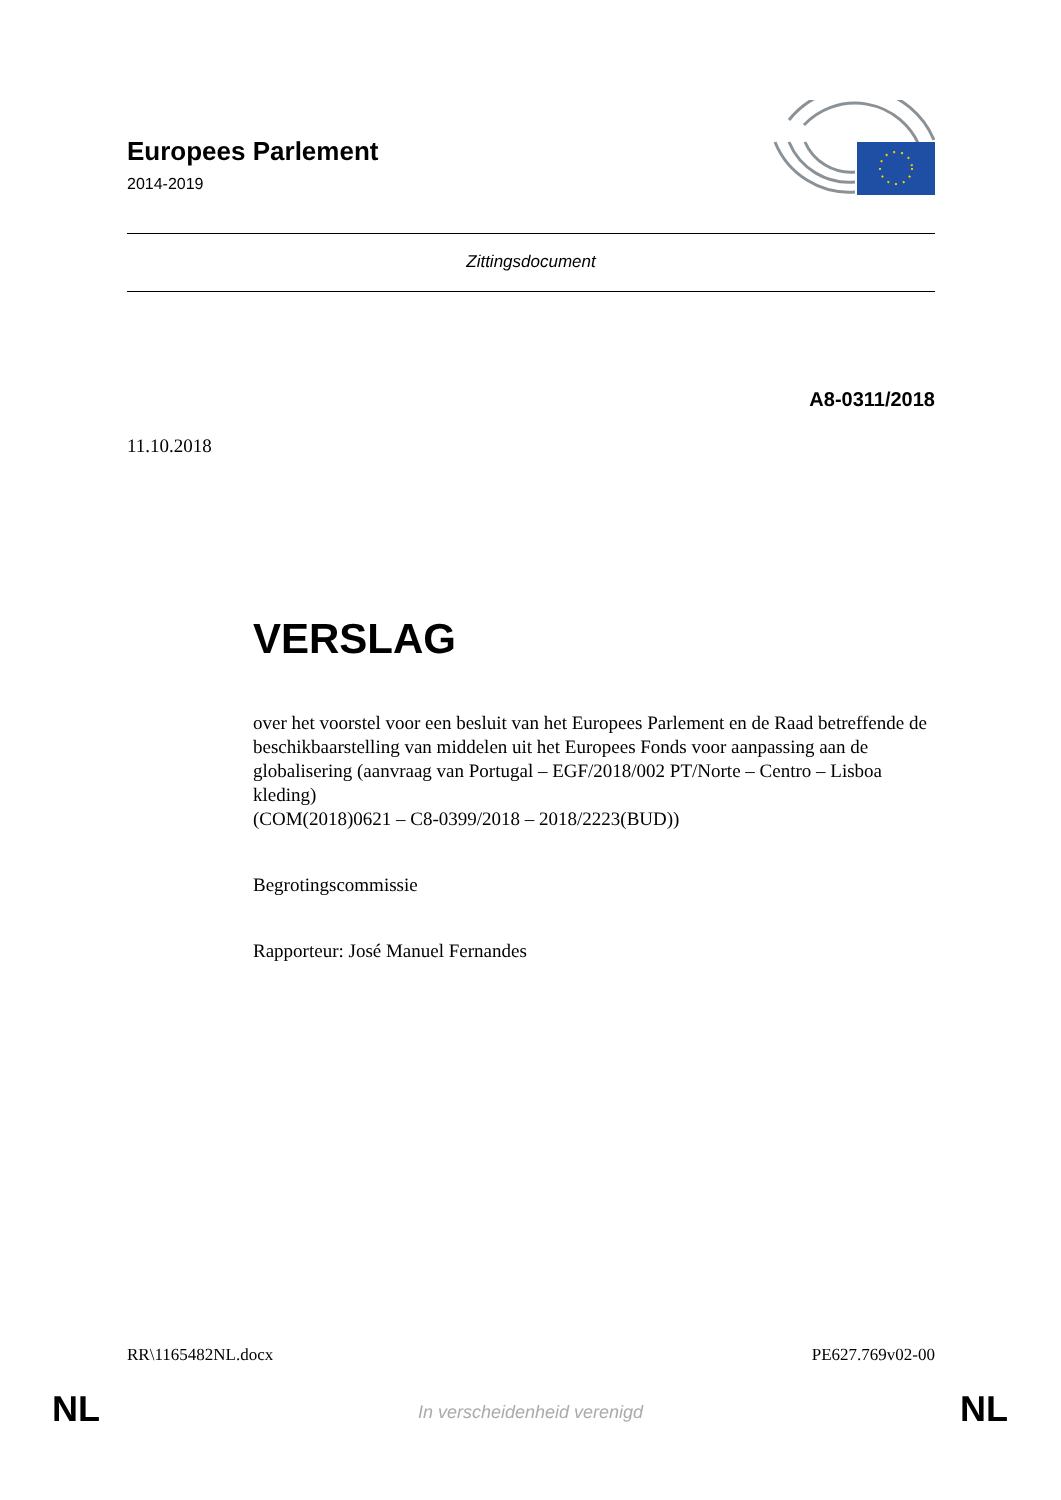Europees Parlement
2014-2019
Zittingsdocument
A8-0311/2018
11.10.2018
VERSLAG
over het voorstel voor een besluit van het Europees Parlement en de Raad betreffende de beschikbaarstelling van middelen uit het Europees Fonds voor aanpassing aan de globalisering (aanvraag van Portugal – EGF/2018/002 PT/Norte – Centro – Lisboa kleding)
(COM(2018)0621 – C8-0399/2018 – 2018/2223(BUD))
Begrotingscommissie
Rapporteur: José Manuel Fernandes
RR\1165482NL.docx PE627.769v02-00
NL
In verscheidenheid verenigd NL